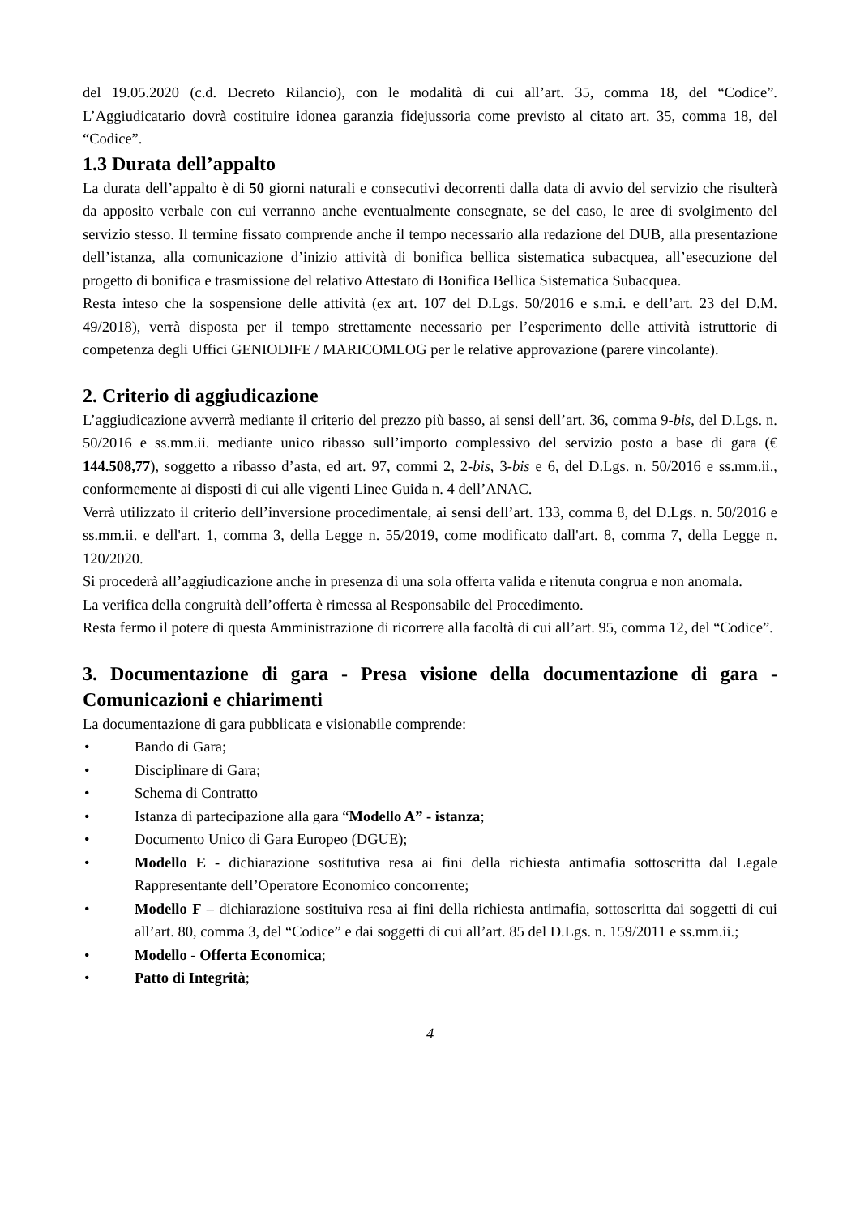del 19.05.2020 (c.d. Decreto Rilancio), con le modalità di cui all’art. 35, comma 18, del “Codice”. L’Aggiudicatario dovrà costituire idonea garanzia fidejussoria come previsto al citato art. 35, comma 18, del “Codice”.
1.3 Durata dell’appalto
La durata dell’appalto è di 50 giorni naturali e consecutivi decorrenti dalla data di avvio del servizio che risulterà da apposito verbale con cui verranno anche eventualmente consegnate, se del caso, le aree di svolgimento del servizio stesso. Il termine fissato comprende anche il tempo necessario alla redazione del DUB, alla presentazione dell’istanza, alla comunicazione d’inizio attività di bonifica bellica sistematica subacquea, all’esecuzione del progetto di bonifica e trasmissione del relativo Attestato di Bonifica Bellica Sistematica Subacquea.
Resta inteso che la sospensione delle attività (ex art. 107 del D.Lgs. 50/2016 e s.m.i. e dell’art. 23 del D.M. 49/2018), verrà disposta per il tempo strettamente necessario per l’esperimento delle attività istruttorie di competenza degli Uffici GENIODIFE / MARICOMLOG per le relative approvazione (parere vincolante).
2. Criterio di aggiudicazione
L’aggiudicazione avverrà mediante il criterio del prezzo più basso, ai sensi dell’art. 36, comma 9-bis, del D.Lgs. n. 50/2016 e ss.mm.ii. mediante unico ribasso sull’importo complessivo del servizio posto a base di gara (€ 144.508,77), soggetto a ribasso d’asta, ed art. 97, commi 2, 2-bis, 3-bis e 6, del D.Lgs. n. 50/2016 e ss.mm.ii., conformemente ai disposti di cui alle vigenti Linee Guida n. 4 dell’ANAC.
Verrà utilizzato il criterio dell’inversione procedimentale, ai sensi dell’art. 133, comma 8, del D.Lgs. n. 50/2016 e ss.mm.ii. e dell'art. 1, comma 3, della Legge n. 55/2019, come modificato dall'art. 8, comma 7, della Legge n. 120/2020.
Si procederà all’aggiudicazione anche in presenza di una sola offerta valida e ritenuta congrua e non anomala.
La verifica della congruità dell’offerta è rimessa al Responsabile del Procedimento.
Resta fermo il potere di questa Amministrazione di ricorrere alla facoltà di cui all’art. 95, comma 12, del “Codice”.
3. Documentazione di gara - Presa visione della documentazione di gara - Comunicazioni e chiarimenti
La documentazione di gara pubblicata e visionabile comprende:
• Bando di Gara;
• Disciplinare di Gara;
• Schema di Contratto
• Istanza di partecipazione alla gara “Modello A” - istanza;
• Documento Unico di Gara Europeo (DGUE);
• Modello E - dichiarazione sostitutiva resa ai fini della richiesta antimafia sottoscritta dal Legale Rappresentante dell’Operatore Economico concorrente;
• Modello F – dichiarazione sostituiva resa ai fini della richiesta antimafia, sottoscritta dai soggetti di cui all’art. 80, comma 3, del “Codice” e dai soggetti di cui all’art. 85 del D.Lgs. n. 159/2011 e ss.mm.ii.;
• Modello - Offerta Economica;
• Patto di Integrità;
4